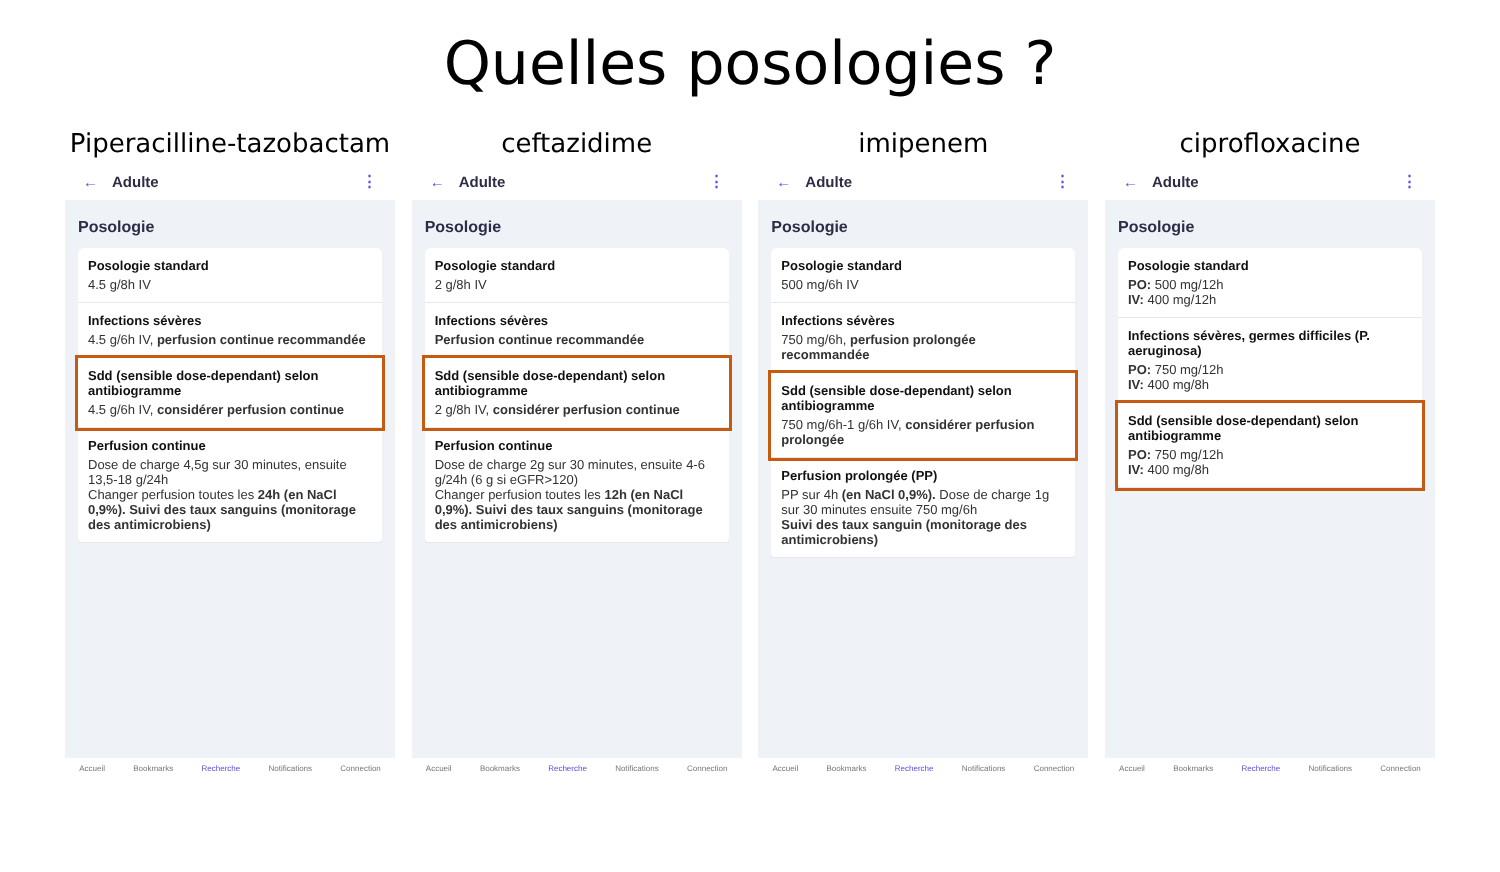Quelles posologies ?
Piperacilline-tazobactam
← Adulte ⋮
Posologie
Posologie standard
4.5 g/8h IV
Infections sévères
4.5 g/6h IV, perfusion continue recommandée
Sdd (sensible dose-dependant) selon antibiogramme
4.5 g/6h IV, considérer perfusion continue
Perfusion continue
Dose de charge 4,5g sur 30 minutes, ensuite 13,5-18 g/24h
Changer perfusion toutes les 24h (en NaCl 0,9%). Suivi des taux sanguins (monitorage des antimicrobiens)
Accueil Bookmarks Recherche Notifications Connection
ceftazidime
← Adulte ⋮
Posologie
Posologie standard
2 g/8h IV
Infections sévères
Perfusion continue recommandée
Sdd (sensible dose-dependant) selon antibiogramme
2 g/8h IV, considérer perfusion continue
Perfusion continue
Dose de charge 2g sur 30 minutes, ensuite 4-6 g/24h (6 g si eGFR>120)
Changer perfusion toutes les 12h (en NaCl 0,9%). Suivi des taux sanguins (monitorage des antimicrobiens)
Accueil Bookmarks Recherche Notifications Connection
imipenem
← Adulte ⋮
Posologie
Posologie standard
500 mg/6h IV
Infections sévères
750 mg/6h, perfusion prolongée recommandée
Sdd (sensible dose-dependant) selon antibiogramme
750 mg/6h-1 g/6h IV, considérer perfusion prolongée
Perfusion prolongée (PP)
PP sur 4h (en NaCl 0,9%). Dose de charge 1g sur 30 minutes ensuite 750 mg/6h
Suivi des taux sanguin (monitorage des antimicrobiens)
Accueil Bookmarks Recherche Notifications Connection
ciprofloxacine
← Adulte ⋮
Posologie
Posologie standard
PO: 500 mg/12h
IV: 400 mg/12h
Infections sévères, germes difficiles (P. aeruginosa)
PO: 750 mg/12h
IV: 400 mg/8h
Sdd (sensible dose-dependant) selon antibiogramme
PO: 750 mg/12h
IV: 400 mg/8h
Accueil Bookmarks Recherche Notifications Connection